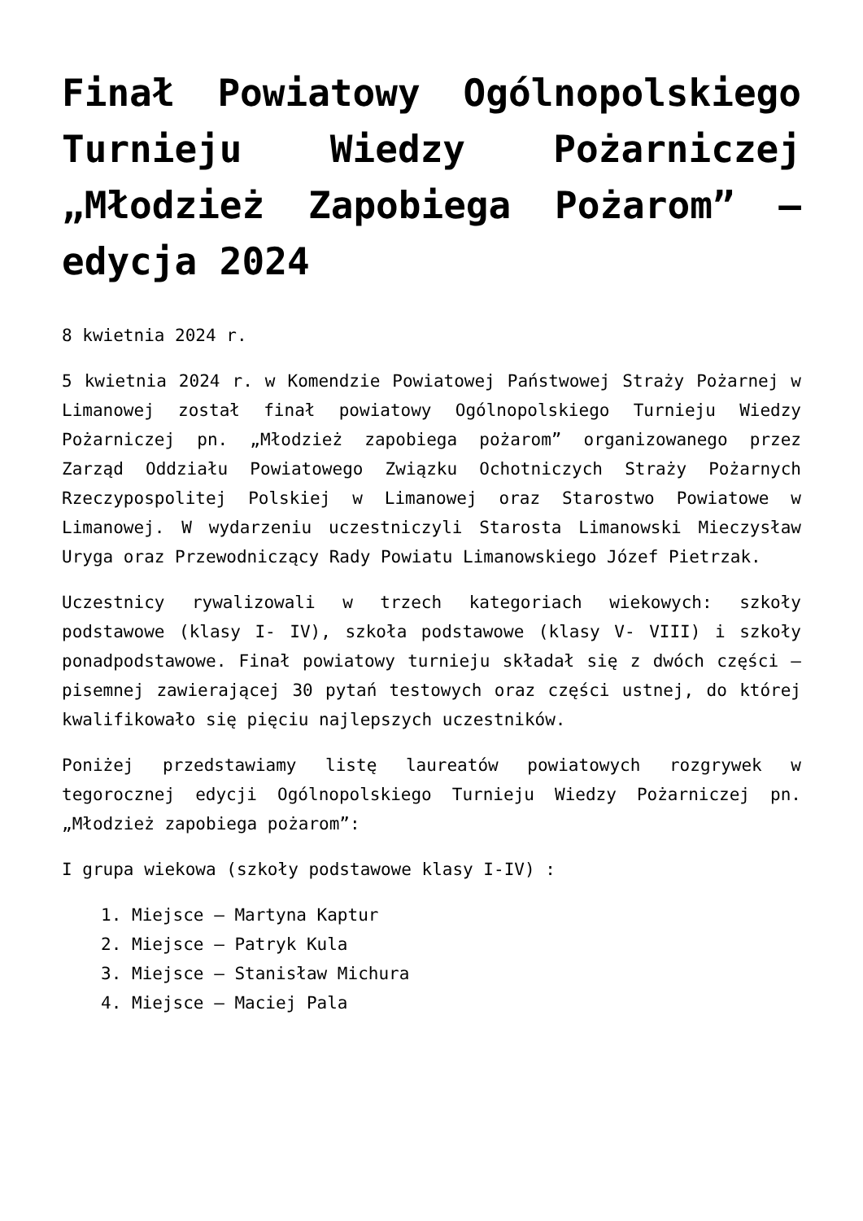Finał Powiatowy Ogólnopolskiego Turnieju Wiedzy Pożarniczej „Młodzież Zapobiega Pożarom” – edycja 2024
8 kwietnia 2024 r.
5 kwietnia 2024 r. w Komendzie Powiatowej Państwowej Straży Pożarnej w Limanowej został finał powiatowy Ogólnopolskiego Turnieju Wiedzy Pożarniczej pn. „Młodzież zapobiega pożarom” organizowanego przez Zarząd Oddziału Powiatowego Związku Ochotniczych Straży Pożarnych Rzeczypospolitej Polskiej w Limanowej oraz Starostwo Powiatowe w Limanowej. W wydarzeniu uczestniczyli Starosta Limanowski Mieczysław Uryga oraz Przewodniczący Rady Powiatu Limanowskiego Józef Pietrzak.
Uczestnicy rywalizowali w trzech kategoriach wiekowych: szkoły podstawowe (klasy I- IV), szkoła podstawowe (klasy V- VIII) i szkoły ponadpodstawowe. Finał powiatowy turnieju składał się z dwóch części – pisemnej zawierającej 30 pytań testowych oraz części ustnej, do której kwalifikowało się pięciu najlepszych uczestników.
Poniżej przedstawiamy listę laureatów powiatowych rozgrywek w tegorocznej edycji Ogólnopolskiego Turnieju Wiedzy Pożarniczej pn.„Młodzież zapobiega pożarom”:
I grupa wiekowa (szkoły podstawowe klasy I-IV) :
1. Miejsce – Martyna Kaptur
2. Miejsce – Patryk Kula
3. Miejsce – Stanisław Michura
4. Miejsce – Maciej Pala